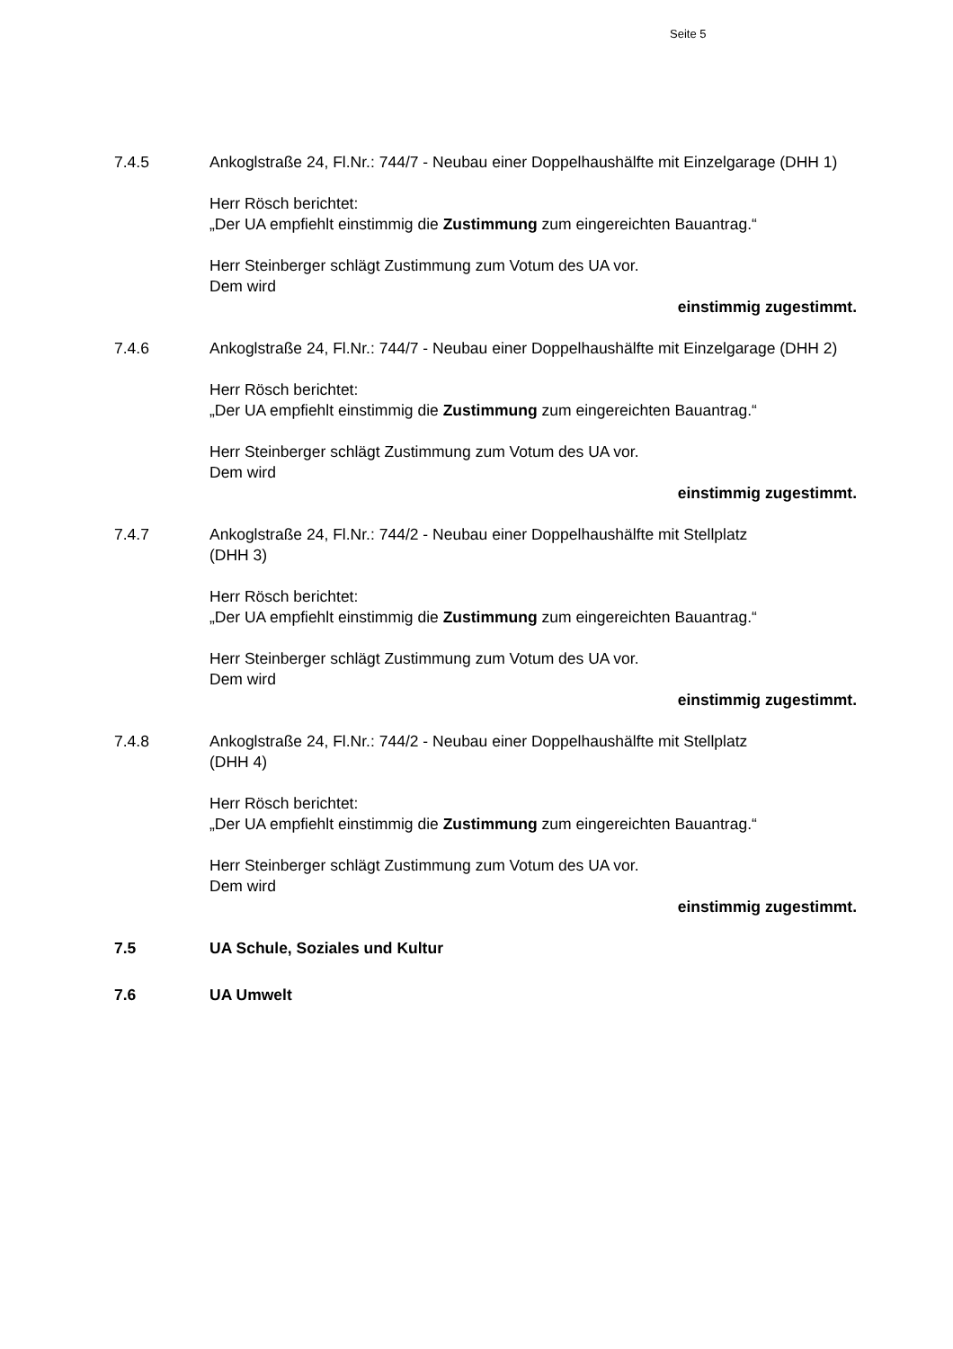Seite 5
7.4.5 Ankoglstraße 24, Fl.Nr.: 744/7 - Neubau einer Doppelhaushälfte mit Einzelgarage (DHH 1)
Herr Rösch berichtet:
„Der UA empfiehlt einstimmig die Zustimmung zum eingereichten Bauantrag.“
Herr Steinberger schlägt Zustimmung zum Votum des UA vor.
Dem wird
einstimmig zugestimmt.
7.4.6 Ankoglstraße 24, Fl.Nr.: 744/7 - Neubau einer Doppelhaushälfte mit Einzelgarage (DHH 2)
Herr Rösch berichtet:
„Der UA empfiehlt einstimmig die Zustimmung zum eingereichten Bauantrag.“
Herr Steinberger schlägt Zustimmung zum Votum des UA vor.
Dem wird
einstimmig zugestimmt.
7.4.7 Ankoglstraße 24, Fl.Nr.: 744/2 - Neubau einer Doppelhaushälfte mit Stellplatz
(DHH 3)
Herr Rösch berichtet:
„Der UA empfiehlt einstimmig die Zustimmung zum eingereichten Bauantrag.“
Herr Steinberger schlägt Zustimmung zum Votum des UA vor.
Dem wird
einstimmig zugestimmt.
7.4.8 Ankoglstraße 24, Fl.Nr.: 744/2 - Neubau einer Doppelhaushälfte mit Stellplatz
(DHH 4)
Herr Rösch berichtet:
„Der UA empfiehlt einstimmig die Zustimmung zum eingereichten Bauantrag.“
Herr Steinberger schlägt Zustimmung zum Votum des UA vor.
Dem wird
einstimmig zugestimmt.
7.5 UA Schule, Soziales und Kultur
7.6 UA Umwelt